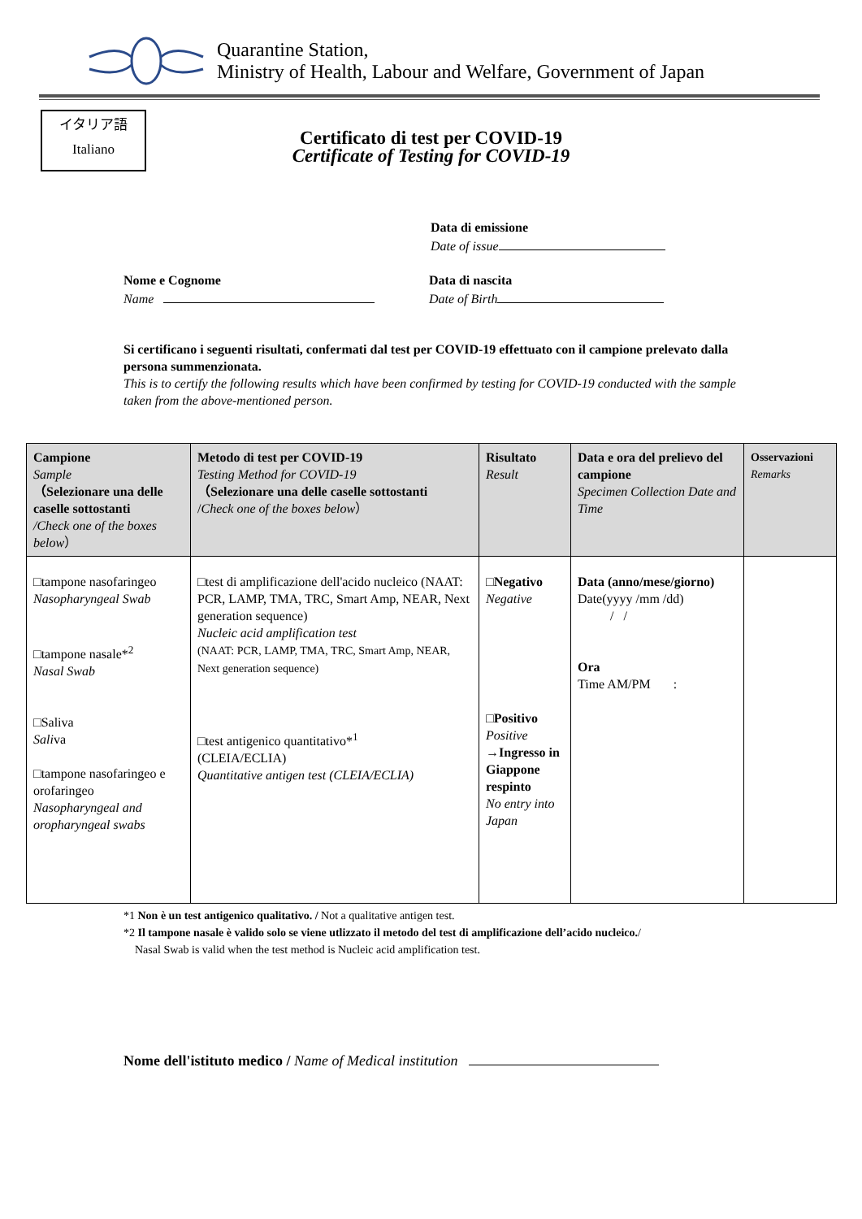Quarantine Station,
Ministry of Health, Labour and Welfare, Government of Japan
イタリア語
Italiano
Certificato di test per COVID-19
Certificate of Testing for COVID-19
Data di emissione
Date of issue
Nome e Cognome
Name
Data di nascita
Date of Birth
Si certificano i seguenti risultati, confermati dal test per COVID-19 effettuato con il campione prelevato dalla persona summenzionata.
This is to certify the following results which have been confirmed by testing for COVID-19 conducted with the sample taken from the above-mentioned person.
| Campione Sample （Selezionare una delle caselle sottostanti /Check one of the boxes below ） | Metodo di test per COVID-19 Testing Method for COVID-19 （Selezionare una delle caselle sottostanti / Check one of the boxes below ） | Risultato Result | Data e ora del prelievo del campione Specimen Collection Date and Time | Osservazioni Remarks |
| --- | --- | --- | --- | --- |
| □tampone nasofaringeo Nasopharyngeal Swab □tampone nasale*<sup>2</sup> Nasal Swab □Saliva Sali va □tampone nasofaringeo e orofaringeo Nasopharyngeal and oropharyngeal swabs | □test di amplificazione dell'acido nucleico (NAAT: PCR, LAMP, TMA, TRC, Smart Amp, NEAR, Next generation sequence) Nucleic acid amplification test (NAAT: PCR, LAMP, TMA, TRC, Smart Amp, NEAR, Next generation sequence) □test antigenico quantitativo*<sup>1</sup> (CLEIA/ECLIA) Quantitative antigen test (CLEIA/ECLIA) | □Negativo Negative □ Positivo Positive →Ingresso in Giappone respinto No entry into Japan | Data (anno/mese/giorno) Date(yyyy /mm /dd) / / Ora Time AM/PM : | |
*1 Non è un test antigenico qualitativo. / Not a qualitative antigen test.
*2 Il tampone nasale è valido solo se viene utlizzato il metodo del test di amplificazione dell’acido nucleico./
Nasal Swab is valid when the test method is Nucleic acid amplification test.
Nome dell'istituto medico / Name of Medical institution